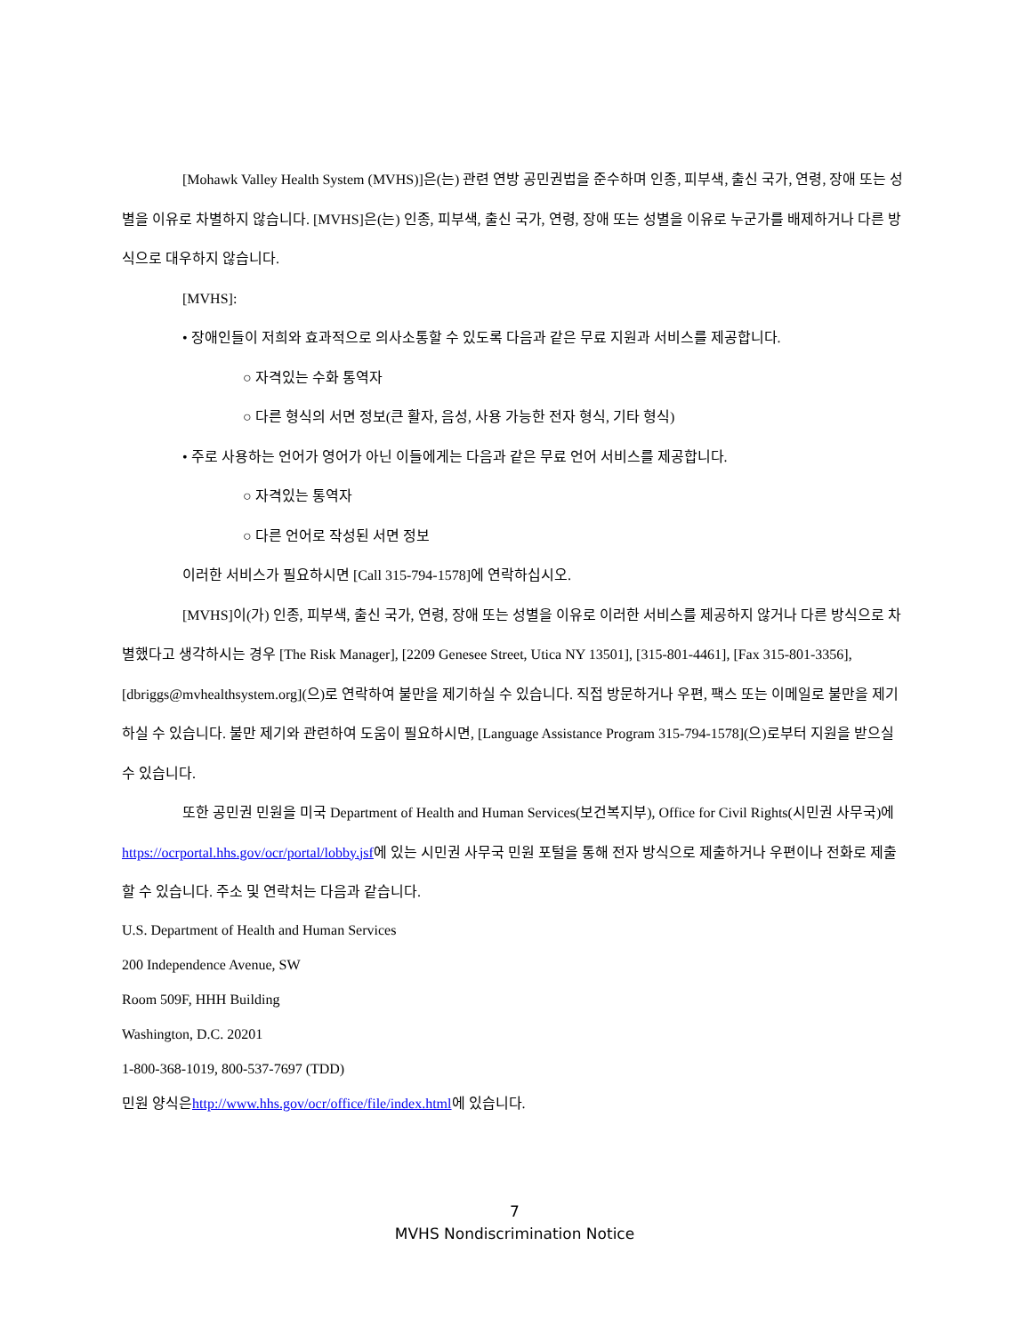[Mohawk Valley Health System (MVHS)]은(는) 관련 연방 공민권법을 준수하며 인종, 피부색, 출신 국가, 연령, 장애 또는 성별을 이유로 차별하지 않습니다. [MVHS]은(는) 인종, 피부색, 출신 국가, 연령, 장애 또는 성별을 이유로 누군가를 배제하거나 다른 방식으로 대우하지 않습니다.
[MVHS]:
• 장애인들이 저희와 효과적으로 의사소통할 수 있도록 다음과 같은 무료 지원과 서비스를 제공합니다.
○ 자격있는 수화 통역자
○ 다른 형식의 서면 정보(큰 활자, 음성, 사용 가능한 전자 형식, 기타 형식)
• 주로 사용하는 언어가 영어가 아닌 이들에게는 다음과 같은 무료 언어 서비스를 제공합니다.
○ 자격있는 통역자
○ 다른 언어로 작성된 서면 정보
이러한 서비스가 필요하시면 [Call 315-794-1578]에 연락하십시오.
[MVHS]이(가) 인종, 피부색, 출신 국가, 연령, 장애 또는 성별을 이유로 이러한 서비스를 제공하지 않거나 다른 방식으로 차별했다고 생각하시는 경우 [The Risk Manager], [2209 Genesee Street, Utica NY 13501], [315-801-4461], [Fax 315-801-3356], [dbriggs@mvhealthsystem.org](으)로 연락하여 불만을 제기하실 수 있습니다. 직접 방문하거나 우편, 팩스 또는 이메일로 불만을 제기하실 수 있습니다. 불만 제기와 관련하여 도움이 필요하시면, [Language Assistance Program 315-794-1578](으)로부터 지원을 받으실 수 있습니다.
또한 공민권 민원을 미국 Department of Health and Human Services(보건복지부), Office for Civil Rights(시민권 사무국)에https://ocrportal.hhs.gov/ocr/portal/lobby.jsf에 있는 시민권 사무국 민원 포털을 통해 전자 방식으로 제출하거나 우편이나 전화로 제출할 수 있습니다. 주소 및 연락처는 다음과 같습니다.
U.S. Department of Health and Human Services
200 Independence Avenue, SW
Room 509F, HHH Building
Washington, D.C. 20201
1-800-368-1019, 800-537-7697 (TDD)
민원 양식은http://www.hhs.gov/ocr/office/file/index.html에 있습니다.
7
MVHS Nondiscrimination Notice